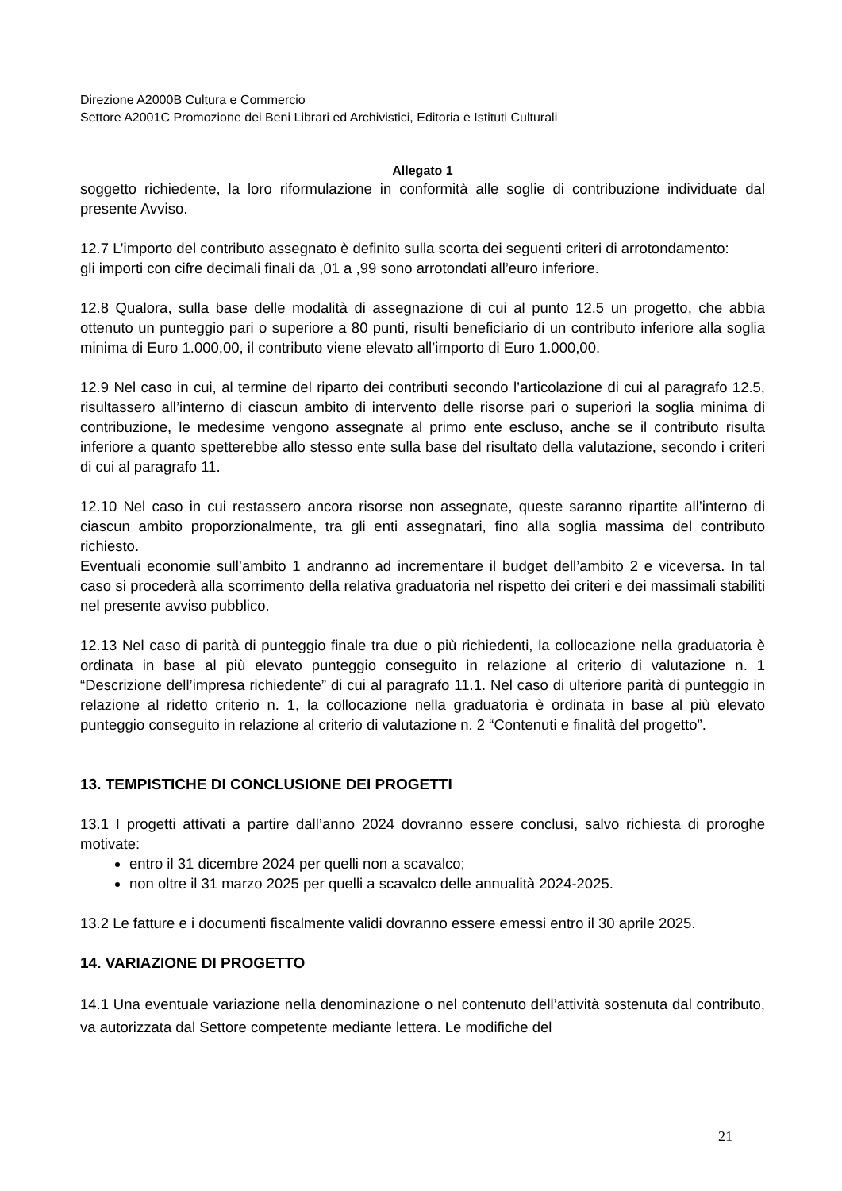Direzione A2000B Cultura e Commercio
Settore A2001C Promozione dei Beni Librari ed Archivistici, Editoria e Istituti Culturali
Allegato 1
soggetto richiedente, la loro riformulazione in conformità alle soglie di contribuzione individuate dal presente Avviso.
12.7 L’importo del contributo assegnato è definito sulla scorta dei seguenti criteri di arrotondamento:
gli importi con cifre decimali finali da ,01 a ,99 sono arrotondati all’euro inferiore.
12.8 Qualora, sulla base delle modalità di assegnazione di cui al punto 12.5 un progetto, che abbia ottenuto un punteggio pari o superiore a 80 punti, risulti beneficiario di un contributo inferiore alla soglia minima di Euro 1.000,00, il contributo viene elevato all’importo di Euro 1.000,00.
12.9 Nel caso in cui, al termine del riparto dei contributi secondo l’articolazione di cui al paragrafo 12.5, risultassero all’interno di ciascun ambito di intervento delle risorse pari o superiori la soglia minima di contribuzione, le medesime vengono assegnate al primo ente escluso, anche se il contributo risulta inferiore a quanto spetterebbe allo stesso ente sulla base del risultato della valutazione, secondo i criteri di cui al paragrafo 11.
12.10 Nel caso in cui restassero ancora risorse non assegnate, queste saranno ripartite all’interno di ciascun ambito proporzionalmente, tra gli enti assegnatari, fino alla soglia massima del contributo richiesto.
Eventuali economie sull’ambito 1 andranno ad incrementare il budget dell’ambito 2 e viceversa. In tal caso si procederà alla scorrimento della relativa graduatoria nel rispetto dei criteri e dei massimali stabiliti nel presente avviso pubblico.
12.13 Nel caso di parità di punteggio finale tra due o più richiedenti, la collocazione nella graduatoria è ordinata in base al più elevato punteggio conseguito in relazione al criterio di valutazione n. 1 “Descrizione dell’impresa richiedente” di cui al paragrafo 11.1. Nel caso di ulteriore parità di punteggio in relazione al ridetto criterio n. 1, la collocazione nella graduatoria è ordinata in base al più elevato punteggio conseguito in relazione al criterio di valutazione n. 2 “Contenuti e finalità del progetto”.
13. TEMPISTICHE DI CONCLUSIONE DEI PROGETTI
13.1 I progetti attivati a partire dall’anno 2024 dovranno essere conclusi, salvo richiesta di proroghe motivate:
entro il 31 dicembre 2024 per quelli non a scavalco;
non oltre il 31 marzo 2025 per quelli a scavalco delle annualità 2024-2025.
13.2 Le fatture e i documenti fiscalmente validi dovranno essere emessi entro il 30 aprile 2025.
14. VARIAZIONE DI PROGETTO
14.1 Una eventuale variazione nella denominazione o nel contenuto dell’attività sostenuta dal contributo, va autorizzata dal Settore competente mediante lettera. Le modifiche del
21